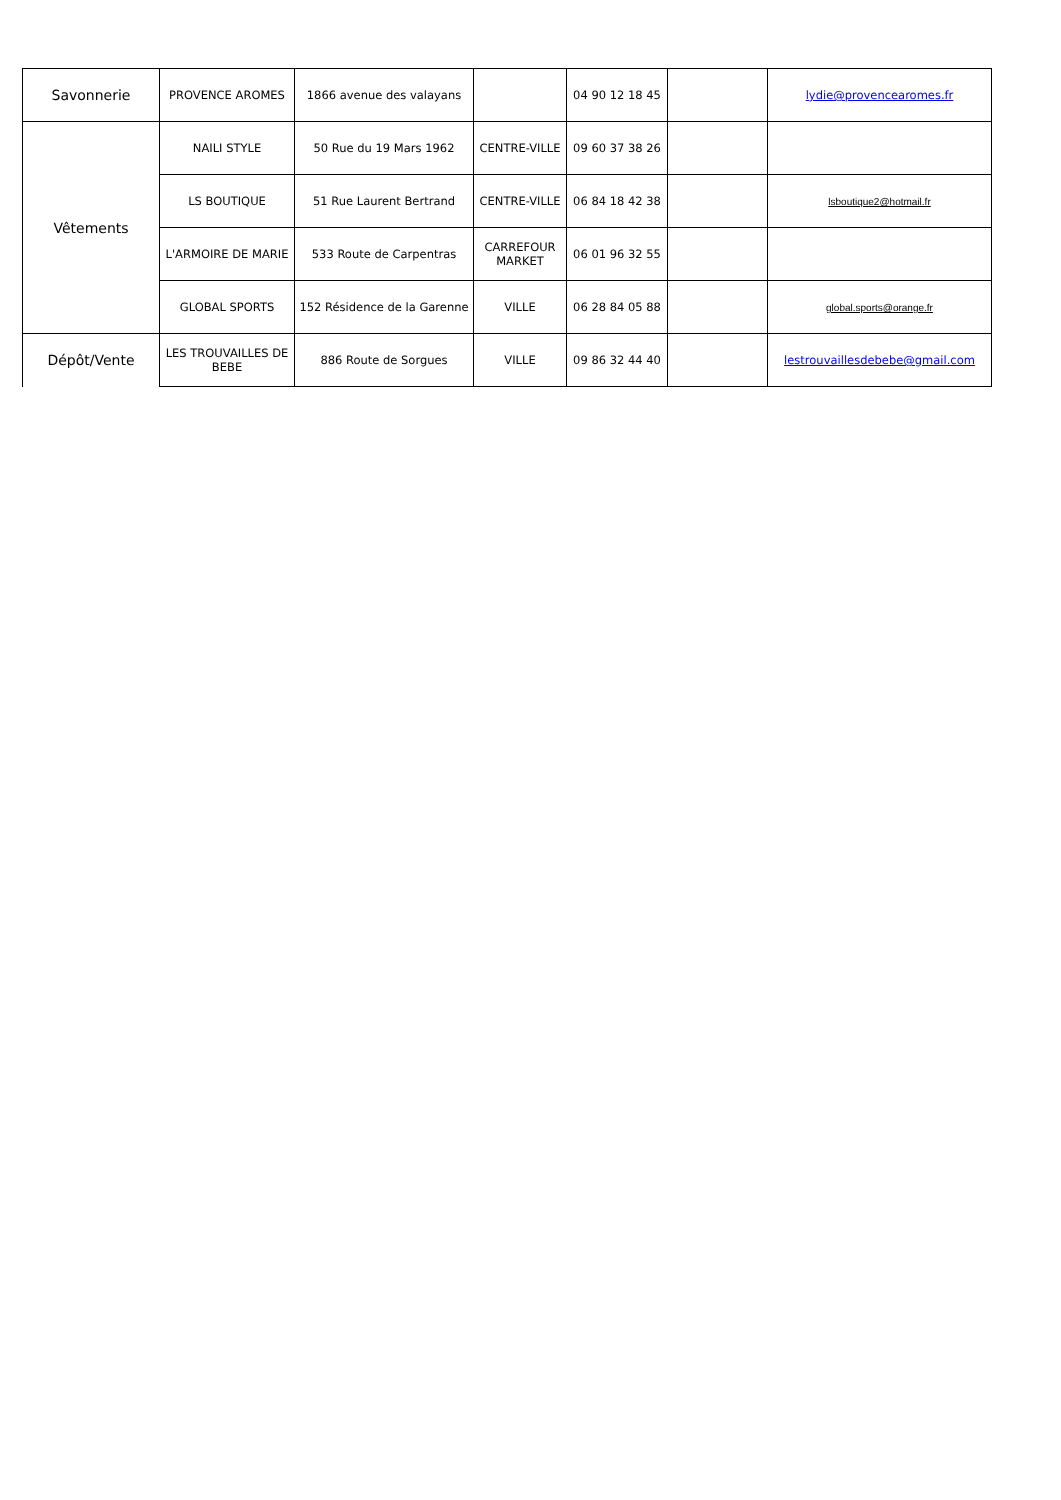| Savonnerie | PROVENCE AROMES | 1866 avenue des valayans | | 04 90 12 18 45 | | lydie@provencearomes.fr |
| Vêtements | NAILI STYLE | 50 Rue du 19 Mars 1962 | CENTRE-VILLE | 09 60 37 38 26 | | |
| | LS BOUTIQUE | 51 Rue Laurent Bertrand | CENTRE-VILLE | 06 84 18 42 38 | | lsboutique2@hotmail.fr |
| | L'ARMOIRE DE MARIE | 533 Route de Carpentras | CARREFOUR MARKET | 06 01 96 32 55 | | |
| | GLOBAL SPORTS | 152 Résidence de la Garenne | VILLE | 06 28 84 05 88 | | global.sports@orange.fr |
| Dépôt/Vente | LES TROUVAILLES DE BEBE | 886 Route de Sorgues | VILLE | 09 86 32 44 40 | | lestrouvaillesdebebe@gmail.com |